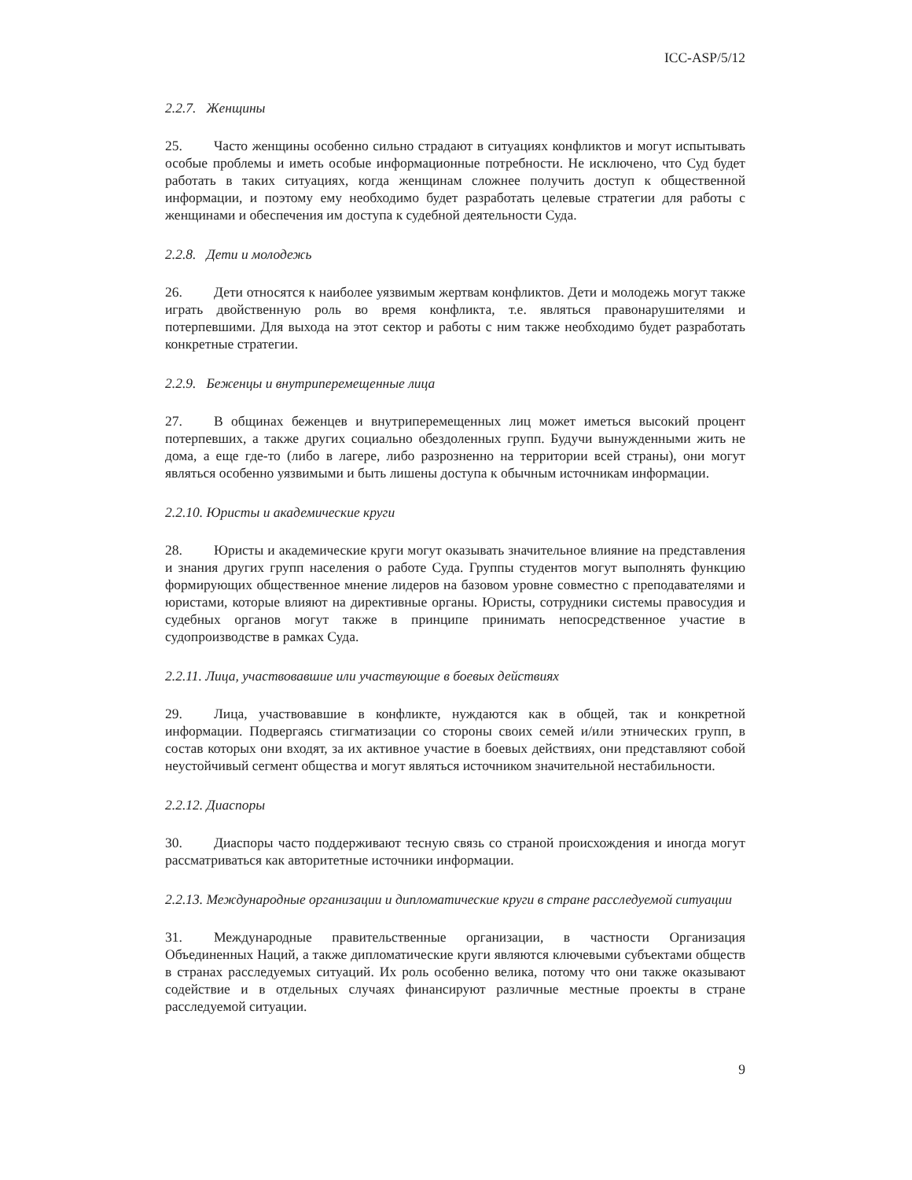ICC-ASP/5/12
2.2.7. Женщины
25. Часто женщины особенно сильно страдают в ситуациях конфликтов и могут испытывать особые проблемы и иметь особые информационные потребности. Не исключено, что Суд будет работать в таких ситуациях, когда женщинам сложнее получить доступ к общественной информации, и поэтому ему необходимо будет разработать целевые стратегии для работы с женщинами и обеспечения им доступа к судебной деятельности Суда.
2.2.8. Дети и молодежь
26. Дети относятся к наиболее уязвимым жертвам конфликтов. Дети и молодежь могут также играть двойственную роль во время конфликта, т.е. являться правонарушителями и потерпевшими. Для выхода на этот сектор и работы с ним также необходимо будет разработать конкретные стратегии.
2.2.9. Беженцы и внутриперемещенные лица
27. В общинах беженцев и внутриперемещенных лиц может иметься высокий процент потерпевших, а также других социально обездоленных групп. Будучи вынужденными жить не дома, а еще где-то (либо в лагере, либо разрозненно на территории всей страны), они могут являться особенно уязвимыми и быть лишены доступа к обычным источникам информации.
2.2.10. Юристы и академические круги
28. Юристы и академические круги могут оказывать значительное влияние на представления и знания других групп населения о работе Суда. Группы студентов могут выполнять функцию формирующих общественное мнение лидеров на базовом уровне совместно с преподавателями и юристами, которые влияют на директивные органы. Юристы, сотрудники системы правосудия и судебных органов могут также в принципе принимать непосредственное участие в судопроизводстве в рамках Суда.
2.2.11. Лица, участвовавшие или участвующие в боевых действиях
29. Лица, участвовавшие в конфликте, нуждаются как в общей, так и конкретной информации. Подвергаясь стигматизации со стороны своих семей и/или этнических групп, в состав которых они входят, за их активное участие в боевых действиях, они представляют собой неустойчивый сегмент общества и могут являться источником значительной нестабильности.
2.2.12. Диаспоры
30. Диаспоры часто поддерживают тесную связь со страной происхождения и иногда могут рассматриваться как авторитетные источники информации.
2.2.13. Международные организации и дипломатические круги в стране расследуемой ситуации
31. Международные правительственные организации, в частности Организация Объединенных Наций, а также дипломатические круги являются ключевыми субъектами обществ в странах расследуемых ситуаций. Их роль особенно велика, потому что они также оказывают содействие и в отдельных случаях финансируют различные местные проекты в стране расследуемой ситуации.
9